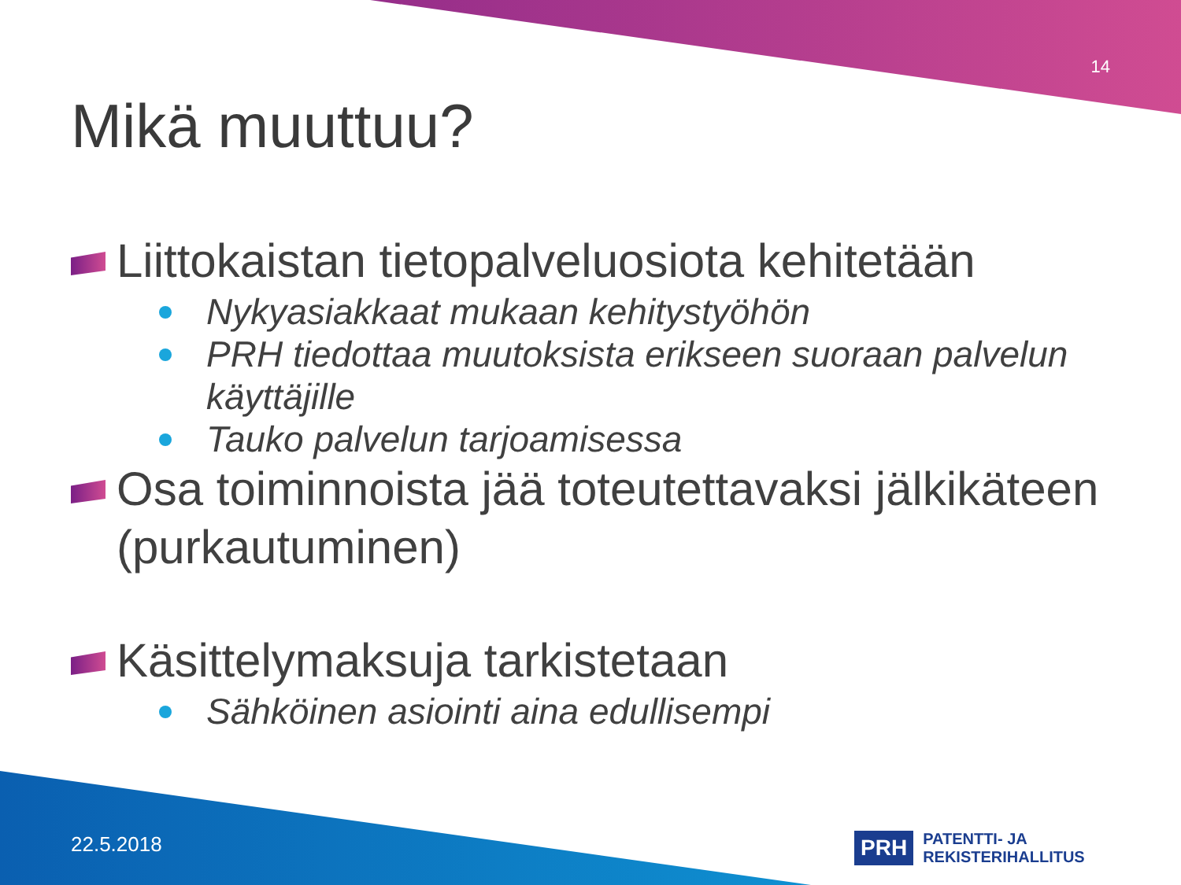14
Mikä muuttuu?
Liittokaistan tietopalveluosiota kehitetään
Nykyasiakkaat mukaan kehitystyöhön
PRH tiedottaa muutoksista erikseen suoraan palvelun käyttäjille
Tauko palvelun tarjoamisessa
Osa toiminnoista jää toteutettavaksi jälkikäteen (purkautuminen)
Käsittelymaksuja tarkistetaan
Sähköinen asiointi aina edullisempi
22.5.2018
PRH PATENTTI- JA REKISTERIHALLITUS